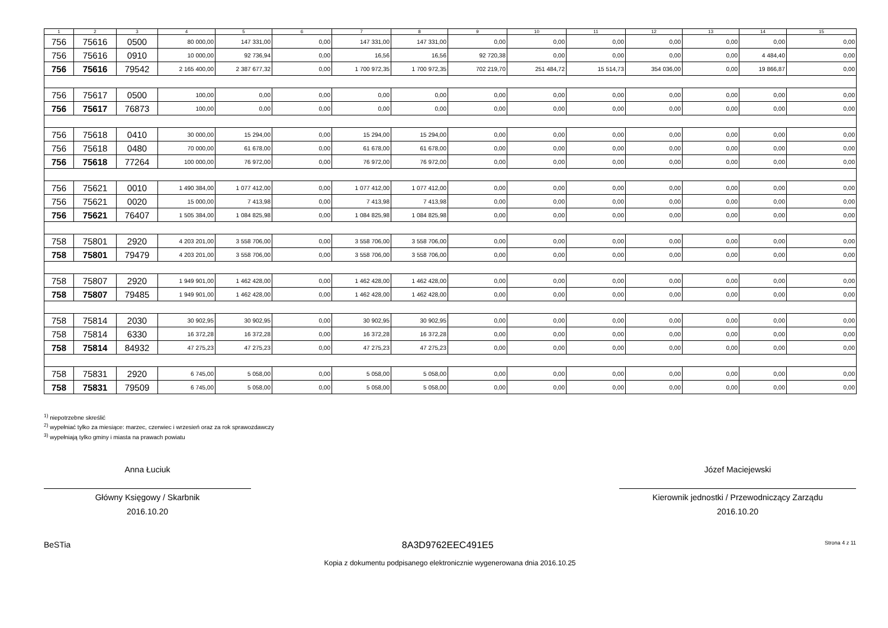| 1 | 2 | 3 | 4 | 5 | 6 | 7 | 8 | 9 | 10 | 11 | 12 | 13 | 14 | 15 |
| --- | --- | --- | --- | --- | --- | --- | --- | --- | --- | --- | --- | --- | --- | --- |
| 756 | 75616 | 0500 | 80 000,00 | 147 331,00 | 0,00 | 147 331,00 | 147 331,00 | 0,00 | 0,00 | 0,00 | 0,00 | 0,00 | 0,00 | 0,00 |
| 756 | 75616 | 0910 | 10 000,00 | 92 736,94 | 0,00 | 16,56 | 16,56 | 92 720,38 | 0,00 | 0,00 | 0,00 | 0,00 | 4 484,40 | 0,00 |
| 756 | 75616 | 79542 | 2 165 400,00 | 2 387 677,32 | 0,00 | 1 700 972,35 | 1 700 972,35 | 702 219,70 | 251 484,72 | 15 514,73 | 354 036,00 | 0,00 | 19 866,87 | 0,00 |
| 756 | 75617 | 0500 | 100,00 | 0,00 | 0,00 | 0,00 | 0,00 | 0,00 | 0,00 | 0,00 | 0,00 | 0,00 | 0,00 | 0,00 |
| 756 | 75617 | 76873 | 100,00 | 0,00 | 0,00 | 0,00 | 0,00 | 0,00 | 0,00 | 0,00 | 0,00 | 0,00 | 0,00 | 0,00 |
| 756 | 75618 | 0410 | 30 000,00 | 15 294,00 | 0,00 | 15 294,00 | 15 294,00 | 0,00 | 0,00 | 0,00 | 0,00 | 0,00 | 0,00 | 0,00 |
| 756 | 75618 | 0480 | 70 000,00 | 61 678,00 | 0,00 | 61 678,00 | 61 678,00 | 0,00 | 0,00 | 0,00 | 0,00 | 0,00 | 0,00 | 0,00 |
| 756 | 75618 | 77264 | 100 000,00 | 76 972,00 | 0,00 | 76 972,00 | 76 972,00 | 0,00 | 0,00 | 0,00 | 0,00 | 0,00 | 0,00 | 0,00 |
| 756 | 75621 | 0010 | 1 490 384,00 | 1 077 412,00 | 0,00 | 1 077 412,00 | 1 077 412,00 | 0,00 | 0,00 | 0,00 | 0,00 | 0,00 | 0,00 | 0,00 |
| 756 | 75621 | 0020 | 15 000,00 | 7 413,98 | 0,00 | 7 413,98 | 7 413,98 | 0,00 | 0,00 | 0,00 | 0,00 | 0,00 | 0,00 | 0,00 |
| 756 | 75621 | 76407 | 1 505 384,00 | 1 084 825,98 | 0,00 | 1 084 825,98 | 1 084 825,98 | 0,00 | 0,00 | 0,00 | 0,00 | 0,00 | 0,00 | 0,00 |
| 758 | 75801 | 2920 | 4 203 201,00 | 3 558 706,00 | 0,00 | 3 558 706,00 | 3 558 706,00 | 0,00 | 0,00 | 0,00 | 0,00 | 0,00 | 0,00 | 0,00 |
| 758 | 75801 | 79479 | 4 203 201,00 | 3 558 706,00 | 0,00 | 3 558 706,00 | 3 558 706,00 | 0,00 | 0,00 | 0,00 | 0,00 | 0,00 | 0,00 | 0,00 |
| 758 | 75807 | 2920 | 1 949 901,00 | 1 462 428,00 | 0,00 | 1 462 428,00 | 1 462 428,00 | 0,00 | 0,00 | 0,00 | 0,00 | 0,00 | 0,00 | 0,00 |
| 758 | 75807 | 79485 | 1 949 901,00 | 1 462 428,00 | 0,00 | 1 462 428,00 | 1 462 428,00 | 0,00 | 0,00 | 0,00 | 0,00 | 0,00 | 0,00 | 0,00 |
| 758 | 75814 | 2030 | 30 902,95 | 30 902,95 | 0,00 | 30 902,95 | 30 902,95 | 0,00 | 0,00 | 0,00 | 0,00 | 0,00 | 0,00 | 0,00 |
| 758 | 75814 | 6330 | 16 372,28 | 16 372,28 | 0,00 | 16 372,28 | 16 372,28 | 0,00 | 0,00 | 0,00 | 0,00 | 0,00 | 0,00 | 0,00 |
| 758 | 75814 | 84932 | 47 275,23 | 47 275,23 | 0,00 | 47 275,23 | 47 275,23 | 0,00 | 0,00 | 0,00 | 0,00 | 0,00 | 0,00 | 0,00 |
| 758 | 75831 | 2920 | 6 745,00 | 5 058,00 | 0,00 | 5 058,00 | 5 058,00 | 0,00 | 0,00 | 0,00 | 0,00 | 0,00 | 0,00 | 0,00 |
| 758 | 75831 | 79509 | 6 745,00 | 5 058,00 | 0,00 | 5 058,00 | 5 058,00 | 0,00 | 0,00 | 0,00 | 0,00 | 0,00 | 0,00 | 0,00 |
<sup>1)</sup> niepotrzebne skreślić
<sup>2)</sup> wypełniać tylko za miesiące: marzec, czerwiec i wrzesień oraz za rok sprawozdawczy
<sup>3)</sup> wypełniają tylko gminy i miasta na prawach powiatu
Anna Łuciuk
Główny Księgowy / Skarbnik
2016.10.20
Józef Maciejewski
Kierownik jednostki / Przewodniczący Zarządu
2016.10.20
BeSTia 8A3D9762EEC491E5 Strona 4 z 11
Kopia z dokumentu podpisanego elektronicznie wygenerowana dnia 2016.10.25